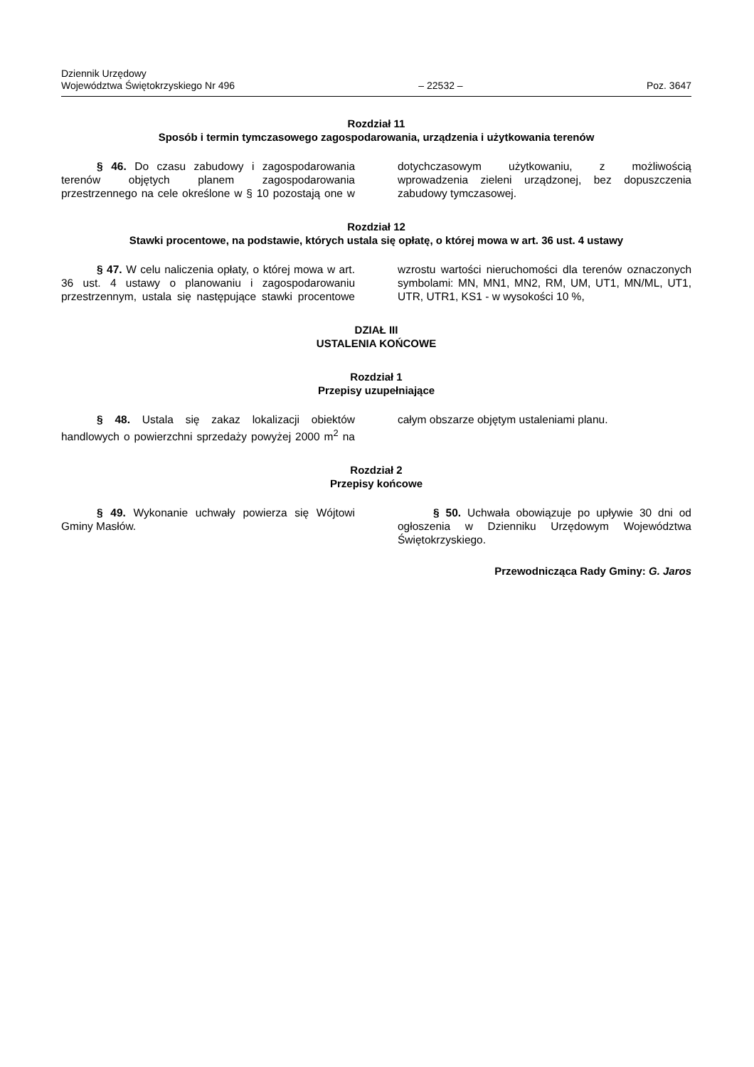Dziennik Urzędowy
Województwa Świętokrzyskiego Nr 496
– 22532 –
Poz. 3647
Rozdział 11
Sposób i termin tymczasowego zagospodarowania, urządzenia i użytkowania terenów
§ 46. Do czasu zabudowy i zagospodarowania terenów objętych planem zagospodarowania przestrzennego na cele określone w § 10 pozostają one w dotychczasowym użytkowaniu, z możliwością wprowadzenia zieleni urządzonej, bez dopuszczenia zabudowy tymczasowej.
Rozdział 12
Stawki procentowe, na podstawie, których ustala się opłatę, o której mowa w art. 36 ust. 4 ustawy
§ 47. W celu naliczenia opłaty, o której mowa w art. 36 ust. 4 ustawy o planowaniu i zagospodarowaniu przestrzennym, ustala się następujące stawki procentowe wzrostu wartości nieruchomości dla terenów oznaczonych symbolami: MN, MN1, MN2, RM, UM, UT1, MN/ML, UT1, UTR, UTR1, KS1 - w wysokości 10 %,
DZIAŁ III
USTALENIA KOŃCOWE
Rozdział 1
Przepisy uzupełniające
§ 48. Ustala się zakaz lokalizacji obiektów handlowych o powierzchni sprzedaży powyżej 2000 m<sup>2</sup> na całym obszarze objętym ustaleniami planu.
Rozdział 2
Przepisy końcowe
§ 49. Wykonanie uchwały powierza się Wójtowi Gminy Masłów.
§ 50. Uchwała obowiązuje po upływie 30 dni od ogłoszenia w Dzienniku Urzędowym Województwa Świętokrzyskiego.
Przewodnicząca Rady Gminy: G. Jaros